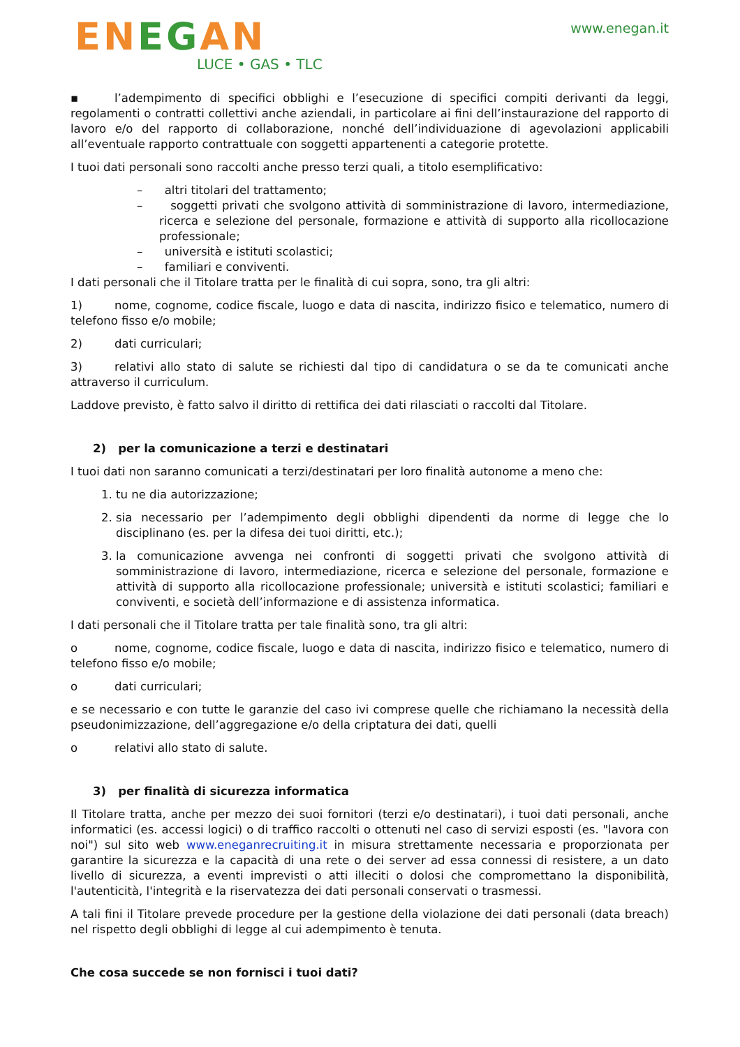ENEGAN
LUCE • GAS • TLC
www.enegan.it
▪ l’adempimento di specifici obblighi e l’esecuzione di specifici compiti derivanti da leggi, regolamenti o contratti collettivi anche aziendali, in particolare ai fini dell’instaurazione del rapporto di lavoro e/o del rapporto di collaborazione, nonché dell’individuazione di agevolazioni applicabili all’eventuale rapporto contrattuale con soggetti appartenenti a categorie protette.
I tuoi dati personali sono raccolti anche presso terzi quali, a titolo esemplificativo:
– altri titolari del trattamento;
– soggetti privati che svolgono attività di somministrazione di lavoro, intermediazione, ricerca e selezione del personale, formazione e attività di supporto alla ricollocazione professionale;
– università e istituti scolastici;
– familiari e conviventi.
I dati personali che il Titolare tratta per le finalità di cui sopra, sono, tra gli altri:
1) nome, cognome, codice fiscale, luogo e data di nascita, indirizzo fisico e telematico, numero di telefono fisso e/o mobile;
2) dati curriculari;
3) relativi allo stato di salute se richiesti dal tipo di candidatura o se da te comunicati anche attraverso il curriculum.
Laddove previsto, è fatto salvo il diritto di rettifica dei dati rilasciati o raccolti dal Titolare.
2) per la comunicazione a terzi e destinatari
I tuoi dati non saranno comunicati a terzi/destinatari per loro finalità autonome a meno che:
1. tu ne dia autorizzazione;
2. sia necessario per l’adempimento degli obblighi dipendenti da norme di legge che lo disciplinano (es. per la difesa dei tuoi diritti, etc.);
3. la comunicazione avvenga nei confronti di soggetti privati che svolgono attività di somministrazione di lavoro, intermediazione, ricerca e selezione del personale, formazione e attività di supporto alla ricollocazione professionale; università e istituti scolastici; familiari e conviventi, e società dell’informazione e di assistenza informatica.
I dati personali che il Titolare tratta per tale finalità sono, tra gli altri:
o nome, cognome, codice fiscale, luogo e data di nascita, indirizzo fisico e telematico, numero di telefono fisso e/o mobile;
o dati curriculari;
e se necessario e con tutte le garanzie del caso ivi comprese quelle che richiamano la necessità della pseudonimizzazione, dell’aggregazione e/o della criptatura dei dati, quelli
o relativi allo stato di salute.
3) per finalità di sicurezza informatica
Il Titolare tratta, anche per mezzo dei suoi fornitori (terzi e/o destinatari), i tuoi dati personali, anche informatici (es. accessi logici) o di traffico raccolti o ottenuti nel caso di servizi esposti (es. "lavora con noi") sul sito web www.eneganrecruiting.it in misura strettamente necessaria e proporzionata per garantire la sicurezza e la capacità di una rete o dei server ad essa connessi di resistere, a un dato livello di sicurezza, a eventi imprevisti o atti illeciti o dolosi che compromettano la disponibilità, l'autenticità, l'integrità e la riservatezza dei dati personali conservati o trasmessi.
A tali fini il Titolare prevede procedure per la gestione della violazione dei dati personali (data breach) nel rispetto degli obblighi di legge al cui adempimento è tenuta.
Che cosa succede se non fornisci i tuoi dati?